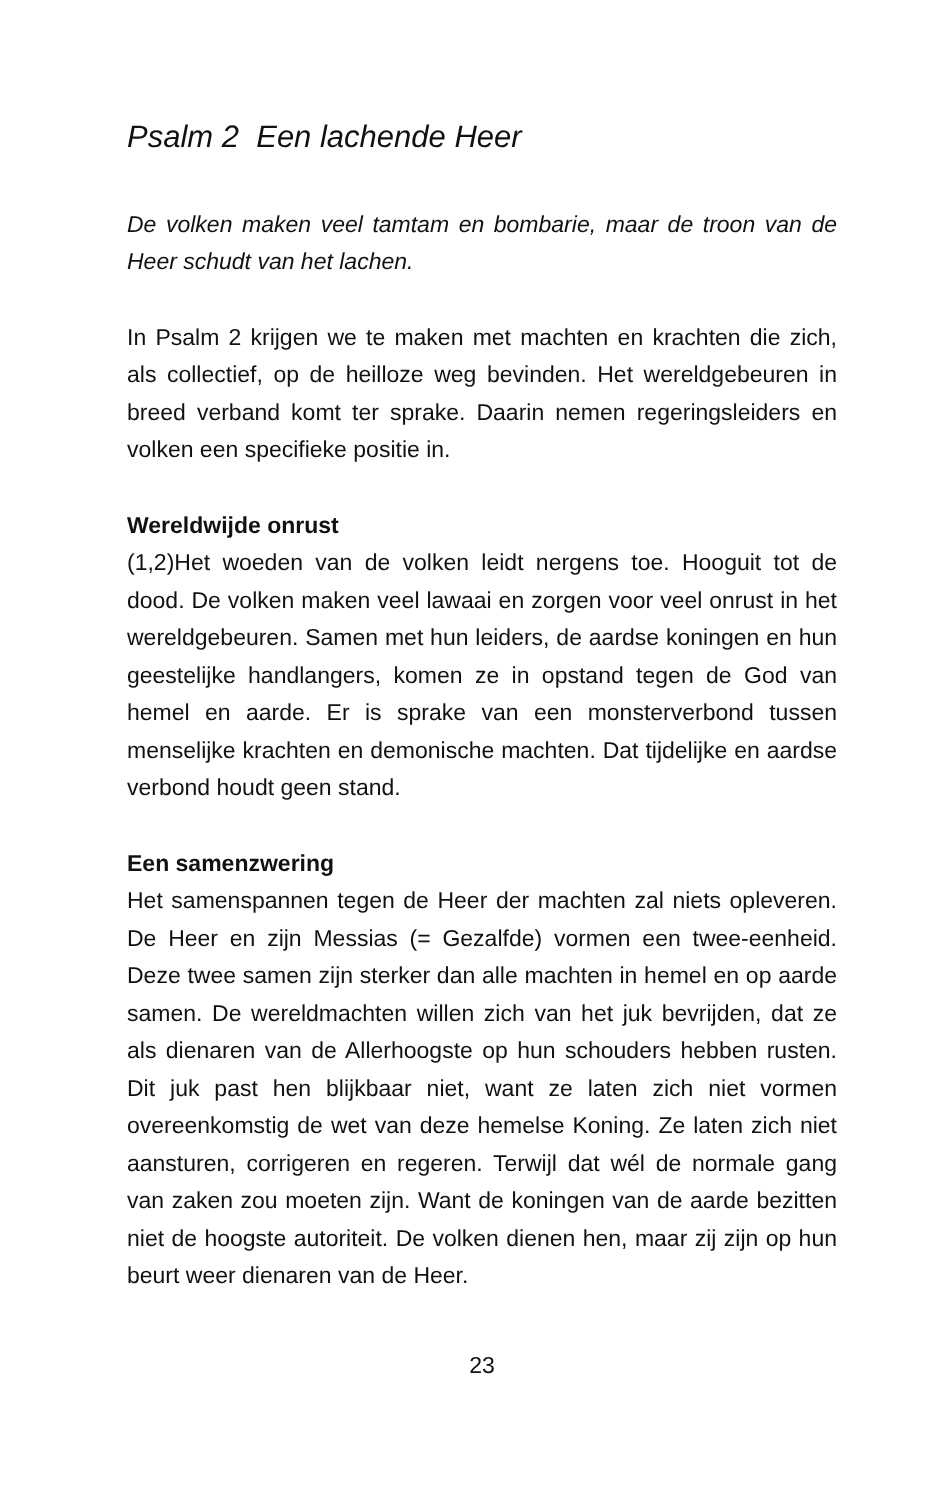Psalm 2 Een lachende Heer
De volken maken veel tamtam en bombarie, maar de troon van de Heer schudt van het lachen.
In Psalm 2 krijgen we te maken met machten en krachten die zich, als collectief, op de heilloze weg bevinden. Het wereldgebeuren in breed verband komt ter sprake. Daarin nemen regeringsleiders en volken een specifieke positie in.
Wereldwijde onrust
(1,2)Het woeden van de volken leidt nergens toe. Hooguit tot de dood. De volken maken veel lawaai en zorgen voor veel onrust in het wereldgebeuren. Samen met hun leiders, de aardse koningen en hun geestelijke handlangers, komen ze in opstand tegen de God van hemel en aarde. Er is sprake van een monsterverbond tussen menselijke krachten en demonische machten. Dat tijdelijke en aardse verbond houdt geen stand.
Een samenzwering
Het samenspannen tegen de Heer der machten zal niets opleveren. De Heer en zijn Messias (= Gezalfde) vormen een twee-eenheid. Deze twee samen zijn sterker dan alle machten in hemel en op aarde samen. De wereldmachten willen zich van het juk bevrijden, dat ze als dienaren van de Allerhoogste op hun schouders hebben rusten. Dit juk past hen blijkbaar niet, want ze laten zich niet vormen overeenkomstig de wet van deze hemelse Koning. Ze laten zich niet aansturen, corrigeren en regeren. Terwijl dat wél de normale gang van zaken zou moeten zijn. Want de koningen van de aarde bezitten niet de hoogste autoriteit. De volken dienen hen, maar zij zijn op hun beurt weer dienaren van de Heer.
23